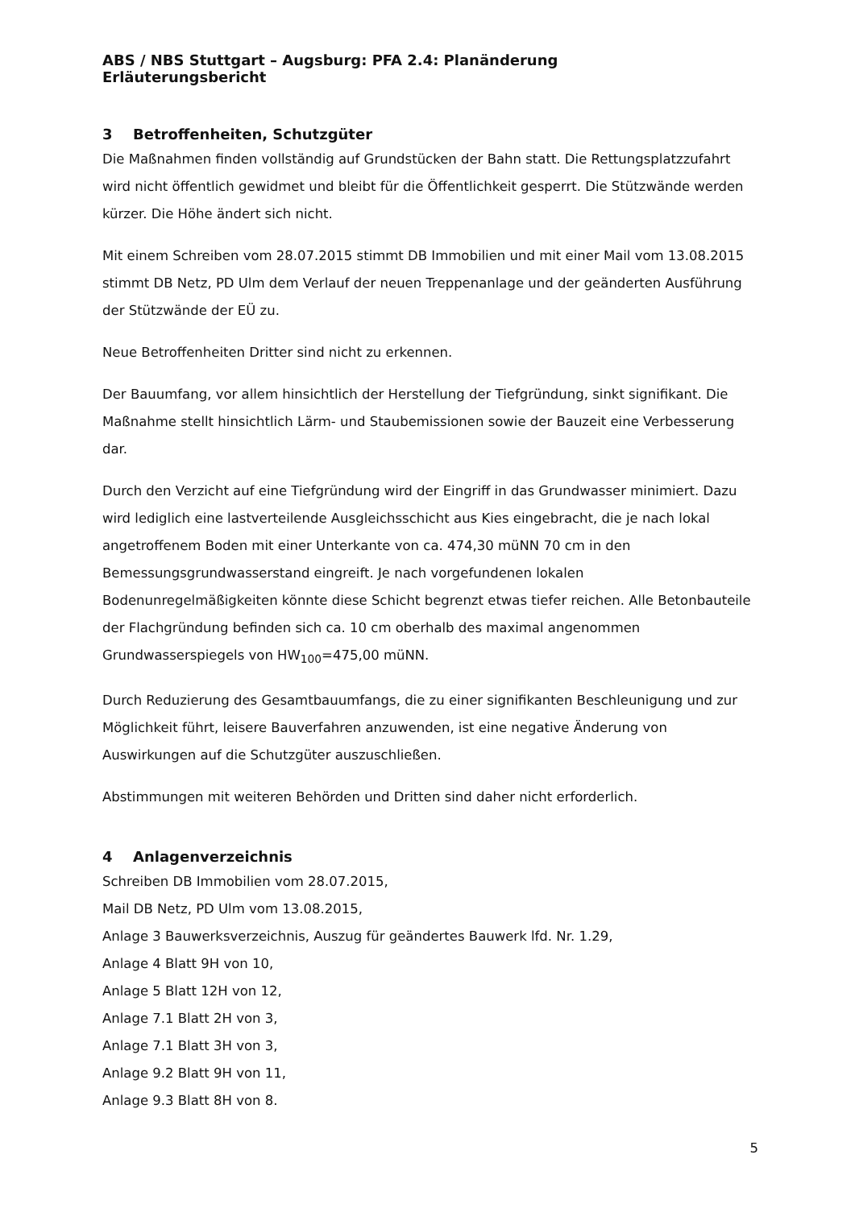ABS / NBS Stuttgart – Augsburg: PFA 2.4: Planänderung
Erläuterungsbericht
3 Betroffenheiten, Schutzgüter
Die Maßnahmen finden vollständig auf Grundstücken der Bahn statt. Die Rettungsplatzzufahrt wird nicht öffentlich gewidmet und bleibt für die Öffentlichkeit gesperrt. Die Stützwände werden kürzer. Die Höhe ändert sich nicht.
Mit einem Schreiben vom 28.07.2015 stimmt DB Immobilien und mit einer Mail vom 13.08.2015 stimmt DB Netz, PD Ulm dem Verlauf der neuen Treppenanlage und der geänderten Ausführung der Stützwände der EÜ zu.
Neue Betroffenheiten Dritter sind nicht zu erkennen.
Der Bauumfang, vor allem hinsichtlich der Herstellung der Tiefgründung, sinkt signifikant. Die Maßnahme stellt hinsichtlich Lärm- und Staubemissionen sowie der Bauzeit eine Verbesserung dar.
Durch den Verzicht auf eine Tiefgründung wird der Eingriff in das Grundwasser minimiert. Dazu wird lediglich eine lastverteilende Ausgleichsschicht aus Kies eingebracht, die je nach lokal angetroffenem Boden mit einer Unterkante von ca. 474,30 müNN 70 cm in den Bemessungsgrundwasserstand eingreift. Je nach vorgefundenen lokalen Bodenunregelmäßigkeiten könnte diese Schicht begrenzt etwas tiefer reichen. Alle Betonbauteile der Flachgründung befinden sich ca. 10 cm oberhalb des maximal angenommen Grundwasserspiegels von HW<sub>100</sub>=475,00 müNN.
Durch Reduzierung des Gesamtbauumfangs, die zu einer signifikanten Beschleunigung und zur Möglichkeit führt, leisere Bauverfahren anzuwenden, ist eine negative Änderung von Auswirkungen auf die Schutzgüter auszuschließen.
Abstimmungen mit weiteren Behörden und Dritten sind daher nicht erforderlich.
4 Anlagenverzeichnis
Schreiben DB Immobilien vom 28.07.2015,
Mail DB Netz, PD Ulm vom 13.08.2015,
Anlage 3 Bauwerksverzeichnis, Auszug für geändertes Bauwerk lfd. Nr. 1.29,
Anlage 4 Blatt 9H von 10,
Anlage 5 Blatt 12H von 12,
Anlage 7.1 Blatt 2H von 3,
Anlage 7.1 Blatt 3H von 3,
Anlage 9.2 Blatt 9H von 11,
Anlage 9.3 Blatt 8H von 8.
5